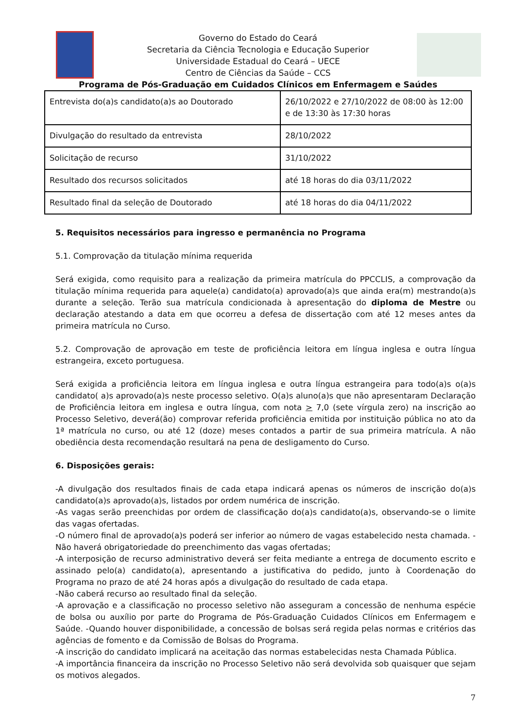Governo do Estado do Ceará
Secretaria da Ciência Tecnologia e Educação Superior
Universidade Estadual do Ceará – UECE
Centro de Ciências da Saúde – CCS
Programa de Pós-Graduação em Cuidados Clínicos em Enfermagem e Saúdes
| Entrevista do(a)s candidato(a)s ao Doutorado | 26/10/2022 e 27/10/2022 de 08:00 às 12:00 e de 13:30 às 17:30 horas |
| Divulgação do resultado da entrevista | 28/10/2022 |
| Solicitação de recurso | 31/10/2022 |
| Resultado dos recursos solicitados | até 18 horas do dia 03/11/2022 |
| Resultado final da seleção de Doutorado | até 18 horas do dia 04/11/2022 |
5. Requisitos necessários para ingresso e permanência no Programa
5.1. Comprovação da titulação mínima requerida
Será exigida, como requisito para a realização da primeira matrícula do PPCCLIS, a comprovação da titulação mínima requerida para aquele(a) candidato(a) aprovado(a)s que ainda era(m) mestrando(a)s durante a seleção. Terão sua matrícula condicionada à apresentação do diploma de Mestre ou declaração atestando a data em que ocorreu a defesa de dissertação com até 12 meses antes da primeira matrícula no Curso.
5.2. Comprovação de aprovação em teste de proficiência leitora em língua inglesa e outra língua estrangeira, exceto portuguesa.
Será exigida a proficiência leitora em língua inglesa e outra língua estrangeira para todo(a)s o(a)s candidato( a)s aprovado(a)s neste processo seletivo. O(a)s aluno(a)s que não apresentaram Declaração de Proficiência leitora em inglesa e outra língua, com nota > 7,0 (sete vírgula zero) na inscrição ao Processo Seletivo, deverá(ão) comprovar referida proficiência emitida por instituição pública no ato da 1ª matrícula no curso, ou até 12 (doze) meses contados a partir de sua primeira matrícula. A não obediência desta recomendação resultará na pena de desligamento do Curso.
6. Disposições gerais:
-A divulgação dos resultados finais de cada etapa indicará apenas os números de inscrição do(a)s candidato(a)s aprovado(a)s, listados por ordem numérica de inscrição.
-As vagas serão preenchidas por ordem de classificação do(a)s candidato(a)s, observando-se o limite das vagas ofertadas.
-O número final de aprovado(a)s poderá ser inferior ao número de vagas estabelecido nesta chamada. - Não haverá obrigatoriedade do preenchimento das vagas ofertadas;
-A interposição de recurso administrativo deverá ser feita mediante a entrega de documento escrito e assinado pelo(a) candidato(a), apresentando a justificativa do pedido, junto à Coordenação do Programa no prazo de até 24 horas após a divulgação do resultado de cada etapa.
-Não caberá recurso ao resultado final da seleção.
-A aprovação e a classificação no processo seletivo não asseguram a concessão de nenhuma espécie de bolsa ou auxílio por parte do Programa de Pós-Graduação Cuidados Clínicos em Enfermagem e Saúde. -Quando houver disponibilidade, a concessão de bolsas será regida pelas normas e critérios das agências de fomento e da Comissão de Bolsas do Programa.
-A inscrição do candidato implicará na aceitação das normas estabelecidas nesta Chamada Pública.
-A importância financeira da inscrição no Processo Seletivo não será devolvida sob quaisquer que sejam os motivos alegados.
7